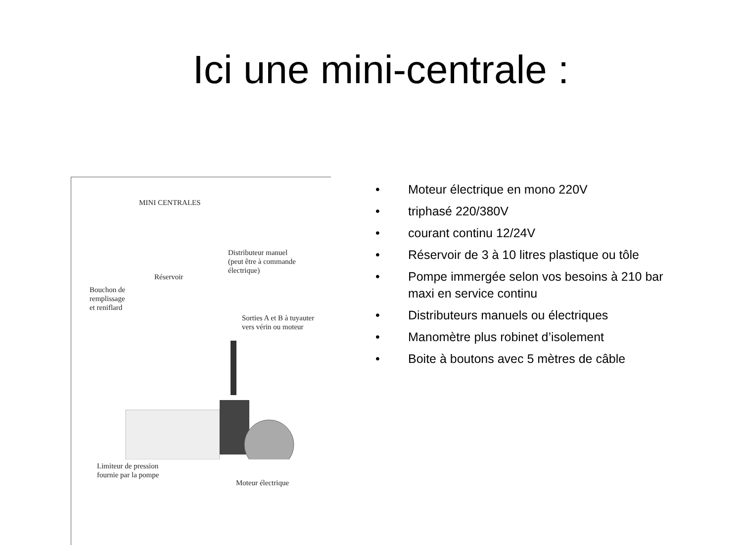Ici une mini-centrale :
MINI CENTRALES
Distributeur manuel
(peut être à commande
électrique)
Réservoir
Bouchon de
remplissage
et reniflard
Sorties A et B à tuyauter
vers vérin ou moteur
Limiteur de pression
fournie par la pompe
Moteur électrique
• Moteur électrique en mono 220V
• triphasé 220/380V
• courant continu 12/24V
• Réservoir de 3 à 10 litres plastique ou tôle
• Pompe immergée selon vos besoins à 210 bar maxi en service continu
• Distributeurs manuels ou électriques
• Manomètre plus robinet d’isolement
• Boite à boutons avec 5 mètres de câble